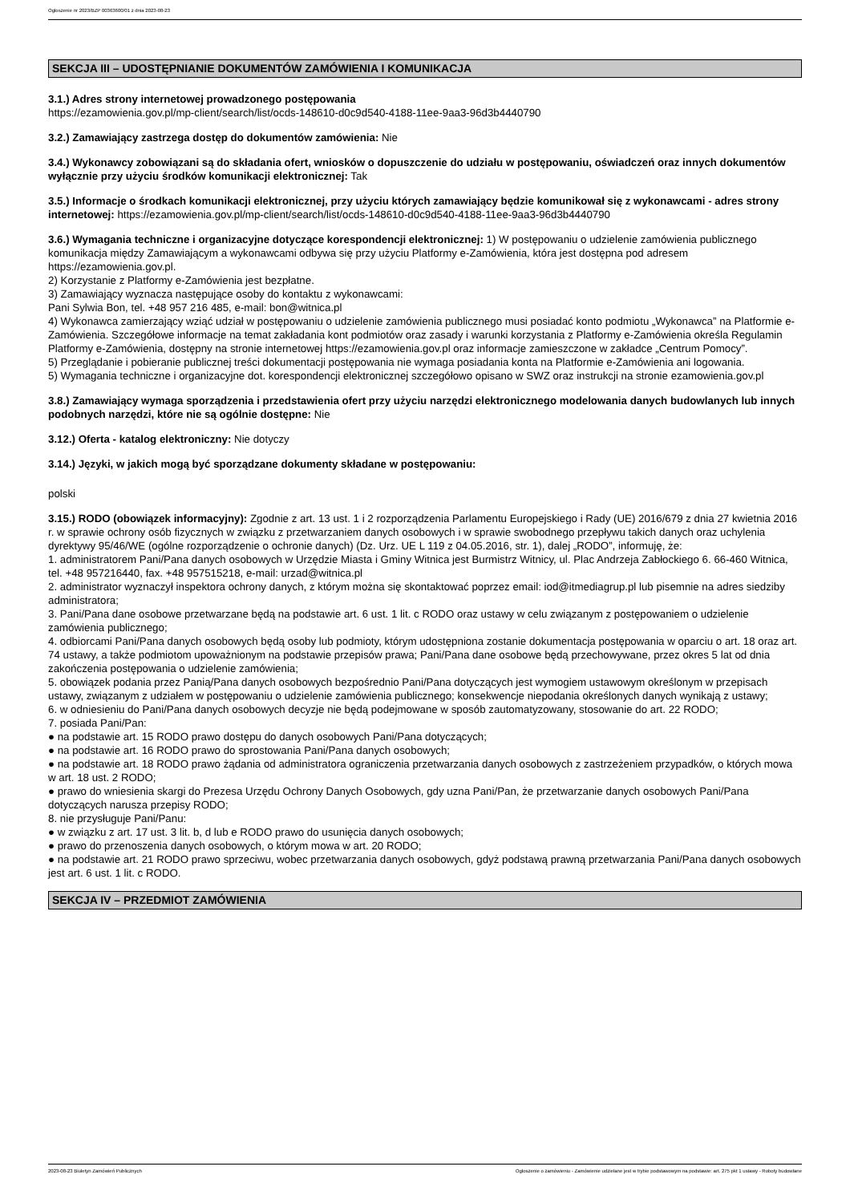Ogłoszenie nr 2023/BZP 00363600/01 z dnia 2023-08-23
SEKCJA III – UDOSTĘPNIANIE DOKUMENTÓW ZAMÓWIENIA I KOMUNIKACJA
3.1.) Adres strony internetowej prowadzonego postępowania
https://ezamowienia.gov.pl/mp-client/search/list/ocds-148610-d0c9d540-4188-11ee-9aa3-96d3b4440790
3.2.) Zamawiający zastrzega dostęp do dokumentów zamówienia: Nie
3.4.) Wykonawcy zobowiązani są do składania ofert, wniosków o dopuszczenie do udziału w postępowaniu, oświadczeń oraz innych dokumentów wyłącznie przy użyciu środków komunikacji elektronicznej: Tak
3.5.) Informacje o środkach komunikacji elektronicznej, przy użyciu których zamawiający będzie komunikował się z wykonawcami - adres strony internetowej: https://ezamowienia.gov.pl/mp-client/search/list/ocds-148610-d0c9d540-4188-11ee-9aa3-96d3b4440790
3.6.) Wymagania techniczne i organizacyjne dotyczące korespondencji elektronicznej: 1) W postępowaniu o udzielenie zamówienia publicznego komunikacja między Zamawiającym a wykonawcami odbywa się przy użyciu Platformy e-Zamówienia, która jest dostępna pod adresem https://ezamowienia.gov.pl.
2) Korzystanie z Platformy e-Zamówienia jest bezpłatne.
3) Zamawiający wyznacza następujące osoby do kontaktu z wykonawcami:
Pani Sylwia Bon, tel. +48 957 216 485, e-mail: bon@witnica.pl
4) Wykonawca zamierzający wziąć udział w postępowaniu o udzielenie zamówienia publicznego musi posiadać konto podmiotu „Wykonawca” na Platformie e-Zamówienia. Szczegółowe informacje na temat zakładania kont podmiotów oraz zasady i warunki korzystania z Platformy e-Zamówienia określa Regulamin Platformy e-Zamówienia, dostępny na stronie internetowej https://ezamowienia.gov.pl oraz informacje zamieszczone w zakładce „Centrum Pomocy”.
5) Przeglądanie i pobieranie publicznej treści dokumentacji postępowania nie wymaga posiadania konta na Platformie e-Zamówienia ani logowania.
5) Wymagania techniczne i organizacyjne dot. korespondencji elektronicznej szczegółowo opisano w SWZ oraz instrukcji na stronie ezamowienia.gov.pl
3.8.) Zamawiający wymaga sporządzenia i przedstawienia ofert przy użyciu narzędzi elektronicznego modelowania danych budowlanych lub innych podobnych narzędzi, które nie są ogólnie dostępne: Nie
3.12.) Oferta - katalog elektroniczny: Nie dotyczy
3.14.) Języki, w jakich mogą być sporządzane dokumenty składane w postępowaniu:
polski
3.15.) RODO (obowiązek informacyjny): Zgodnie z art. 13 ust. 1 i 2 rozporządzenia Parlamentu Europejskiego i Rady (UE) 2016/679 z dnia 27 kwietnia 2016 r. w sprawie ochrony osób fizycznych w związku z przetwarzaniem danych osobowych i w sprawie swobodnego przepływu takich danych oraz uchylenia dyrektywy 95/46/WE (ogólne rozporządzenie o ochronie danych) (Dz. Urz. UE L 119 z 04.05.2016, str. 1), dalej „RODO”, informuję, że:
1. administratorem Pani/Pana danych osobowych w Urzędzie Miasta i Gminy Witnica jest Burmistrz Witnicy, ul. Plac Andrzeja Zabłockiego 6. 66-460 Witnica, tel. +48 957216440, fax. +48 957515218, e-mail: urzad@witnica.pl
2. administrator wyznaczył inspektora ochrony danych, z którym można się skontaktować poprzez email: iod@itmediagrup.pl lub pisemnie na adres siedziby administratora;
3. Pani/Pana dane osobowe przetwarzane będą na podstawie art. 6 ust. 1 lit. c RODO oraz ustawy w celu związanym z postępowaniem o udzielenie zamówienia publicznego;
4. odbiorcami Pani/Pana danych osobowych będą osoby lub podmioty, którym udostępniona zostanie dokumentacja postępowania w oparciu o art. 18 oraz art. 74 ustawy, a także podmiotom upoważnionym na podstawie przepisów prawa; Pani/Pana dane osobowe będą przechowywane, przez okres 5 lat od dnia zakończenia postępowania o udzielenie zamówienia;
5. obowiązek podania przez Panią/Pana danych osobowych bezpośrednio Pani/Pana dotyczących jest wymogiem ustawowym określonym w przepisach ustawy, związanym z udziałem w postępowaniu o udzielenie zamówienia publicznego; konsekwencje niepodania określonych danych wynikają z ustawy;
6. w odniesieniu do Pani/Pana danych osobowych decyzje nie będą podejmowane w sposób zautomatyzowany, stosowanie do art. 22 RODO;
7. posiada Pani/Pan:
● na podstawie art. 15 RODO prawo dostępu do danych osobowych Pani/Pana dotyczących;
● na podstawie art. 16 RODO prawo do sprostowania Pani/Pana danych osobowych;
● na podstawie art. 18 RODO prawo żądania od administratora ograniczenia przetwarzania danych osobowych z zastrzeżeniem przypadków, o których mowa w art. 18 ust. 2 RODO;
● prawo do wniesienia skargi do Prezesa Urzędu Ochrony Danych Osobowych, gdy uzna Pani/Pan, że przetwarzanie danych osobowych Pani/Pana dotyczących narusza przepisy RODO;
8. nie przysługuje Pani/Panu:
● w związku z art. 17 ust. 3 lit. b, d lub e RODO prawo do usunięcia danych osobowych;
● prawo do przenoszenia danych osobowych, o którym mowa w art. 20 RODO;
● na podstawie art. 21 RODO prawo sprzeciwu, wobec przetwarzania danych osobowych, gdyż podstawą prawną przetwarzania Pani/Pana danych osobowych jest art. 6 ust. 1 lit. c RODO.
SEKCJA IV – PRZEDMIOT ZAMÓWIENIA
2023-08-23 Biuletyn Zamówień Publicznych Ogłoszenie o zamówieniu - Zamówienie udzielane jest w trybie podstawowym na podstawie: art. 275 pkt 1 ustawy - Roboty budowlane